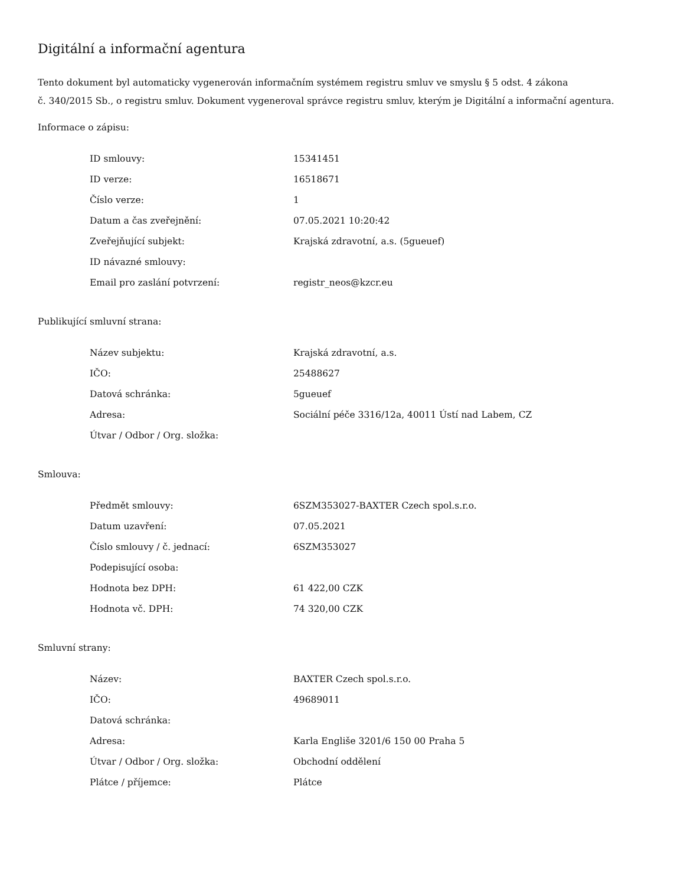Digitální a informační agentura
Tento dokument byl automaticky vygenerován informačním systémem registru smluv ve smyslu § 5 odst. 4 zákona
č. 340/2015 Sb., o registru smluv. Dokument vygeneroval správce registru smluv, kterým je Digitální a informační agentura.
Informace o zápisu:
| ID smlouvy: | 15341451 |
| ID verze: | 16518671 |
| Číslo verze: | 1 |
| Datum a čas zveřejnění: | 07.05.2021 10:20:42 |
| Zveřejňující subjekt: | Krajská zdravotní, a.s. (5gueuef) |
| ID návazné smlouvy: | |
| Email pro zaslání potvrzení: | registr_neos@kzcr.eu |
Publikující smluvní strana:
| Název subjektu: | Krajská zdravotní, a.s. |
| IČO: | 25488627 |
| Datová schránka: | 5gueuef |
| Adresa: | Sociální péče 3316/12a, 40011 Ústí nad Labem, CZ |
| Útvar / Odbor / Org. složka: | |
Smlouva:
| Předmět smlouvy: | 6SZM353027-BAXTER Czech spol.s.r.o. |
| Datum uzavření: | 07.05.2021 |
| Číslo smlouvy / č. jednací: | 6SZM353027 |
| Podepisující osoba: | |
| Hodnota bez DPH: | 61 422,00 CZK |
| Hodnota vč. DPH: | 74 320,00 CZK |
Smluvní strany:
| Název: | BAXTER Czech spol.s.r.o. |
| IČO: | 49689011 |
| Datová schránka: | |
| Adresa: | Karla Engliše 3201/6 150 00 Praha 5 |
| Útvar / Odbor / Org. složka: | Obchodní oddělení |
| Plátce / příjemce: | Plátce |